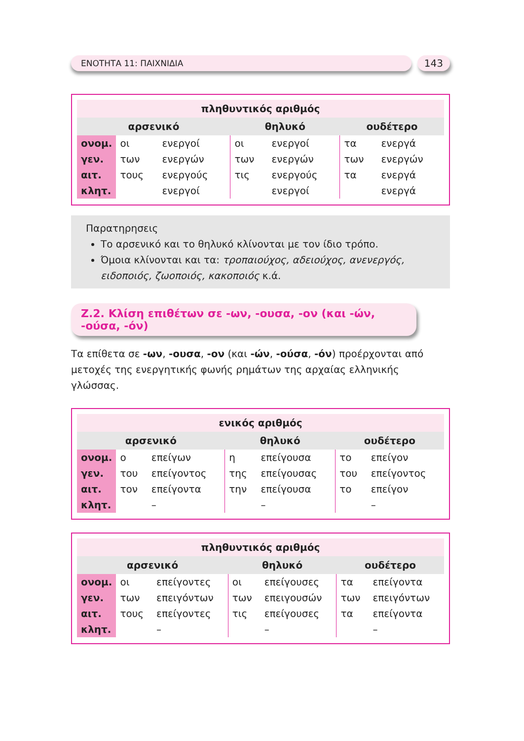ΕΝΟΤΗΤΑ 11: ΠΑΙΧΝΙΔΙΑ
143
| πληθυντικός αριθμός | | | | | | |
| --- | --- | --- | --- | --- | --- | --- |
| αρσενικό | | | θηλυκό | | ουδέτερο | |
| ονομ. | οι | ενεργοί | οι | ενεργοί | τα | ενεργά |
| γεν. | των | ενεργών | των | ενεργών | των | ενεργών |
| αιτ. | τους | ενεργούς | τις | ενεργούς | τα | ενεργά |
| κλητ. | | ενεργοί | | ενεργοί | | ενεργά |
Παρατηρησεις
Το αρσενικό και το θηλυκό κλίνονται με τον ίδιο τρόπο.
Όμοια κλίνονται και τα: τροπαιούχος, αδειούχος, ανενεργός, ειδοποιός, ζωοποιός, κακοποιός κ.ά.
Ζ.2. Κλίση επιθέτων σε -ων, -ουσα, -ον (και -ών, -ούσα, -όν)
Τα επίθετα σε -ων, -ουσα, -ον (και -ών, -ούσα, -όν) προέρχονται από μετοχές της ενεργητικής φωνής ρημάτων της αρχαίας ελληνικής γλώσσας.
| ενικός αριθμός | | | | | | |
| --- | --- | --- | --- | --- | --- | --- |
| αρσενικό | | | θηλυκό | | ουδέτερο | |
| ονομ. | ο | επείγων | η | επείγουσα | το | επείγον |
| γεν. | του | επείγοντος | της | επείγουσας | του | επείγοντος |
| αιτ. | τον | επείγοντα | την | επείγουσα | το | επείγον |
| κλητ. | | – | | – | | – |
| πληθυντικός αριθμός | | | | | | |
| --- | --- | --- | --- | --- | --- | --- |
| αρσενικό | | | θηλυκό | | ουδέτερο | |
| ονομ. | οι | επείγοντες | οι | επείγουσες | τα | επείγοντα |
| γεν. | των | επειγόντων | των | επειγουσών | των | επειγόντων |
| αιτ. | τους | επείγοντες | τις | επείγουσες | τα | επείγοντα |
| κλητ. | | – | | – | | – |